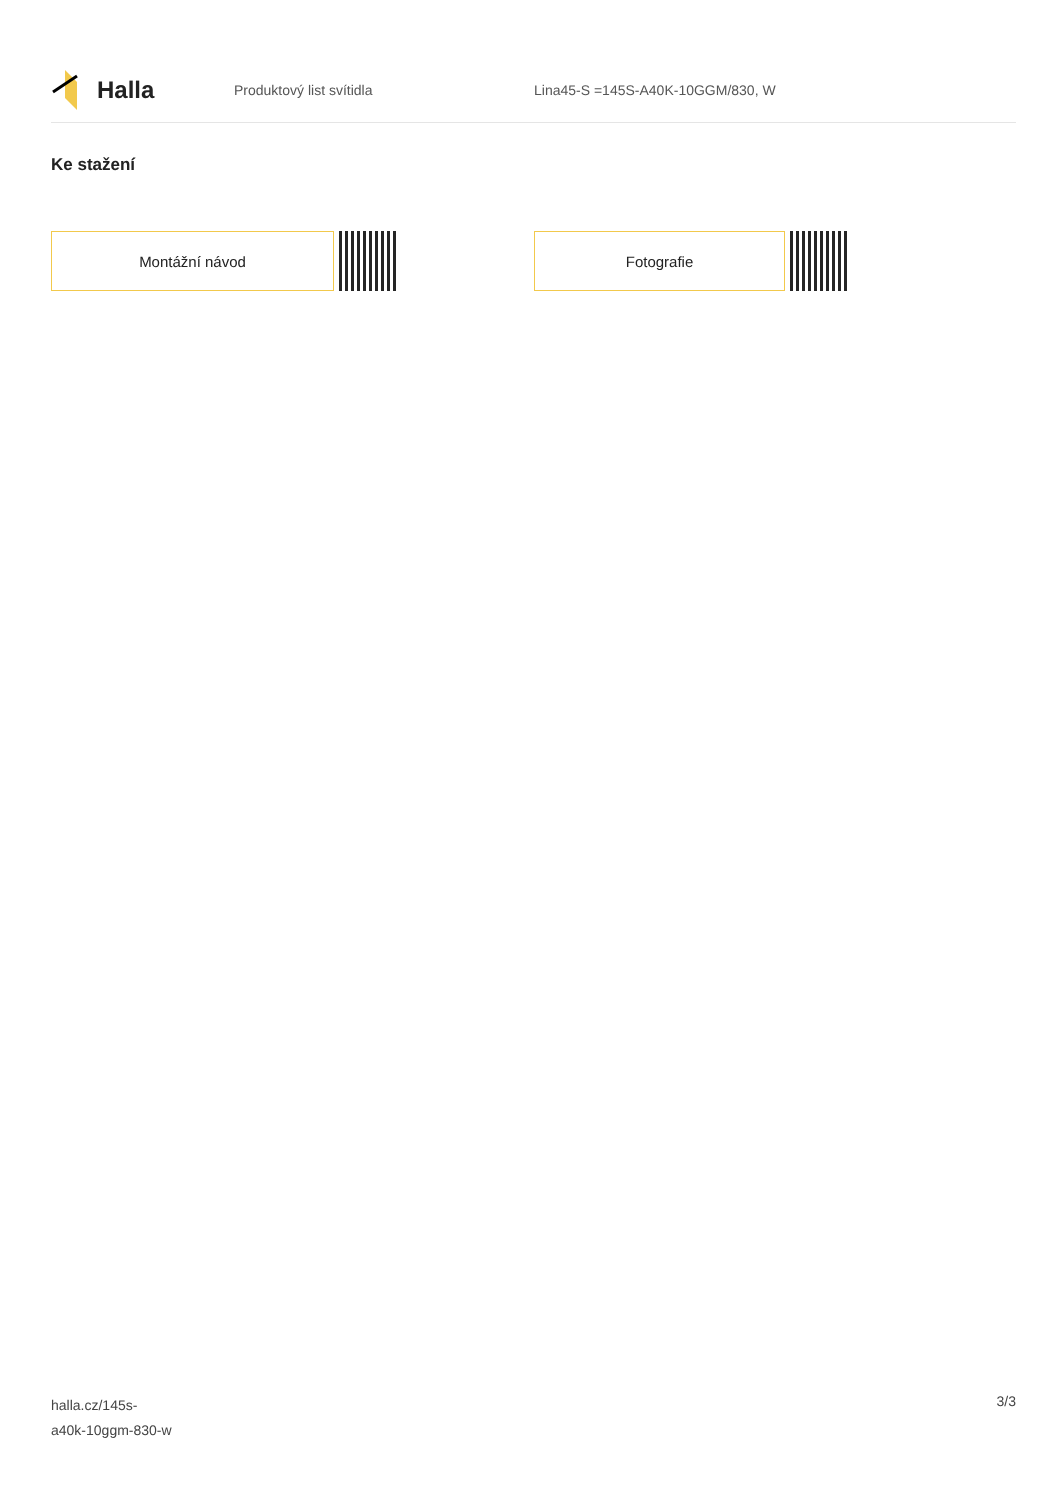Halla
Produktový list svítidla
Lina45-S =145S-A40K-10GGM/830, W
Ke stažení
Montážní návod Fotografie
halla.cz/145s-
a40k-10ggm-830-w
3/3